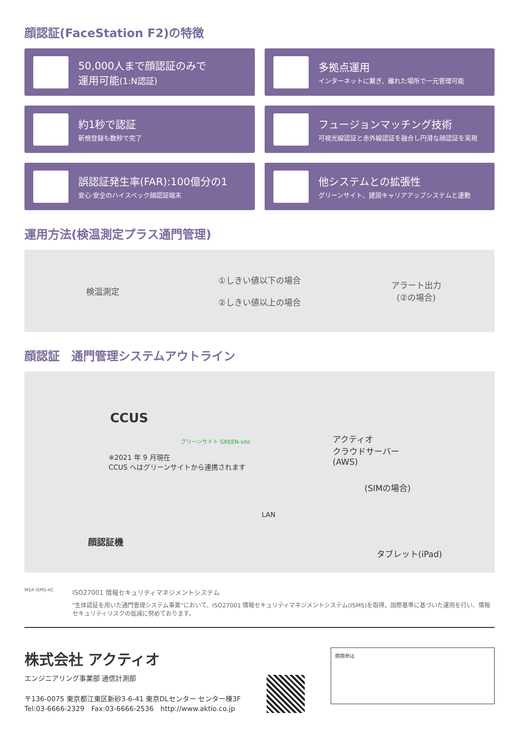顔認証(FaceStation F2)の特徴
50,000人まで顔認証のみで
運用可能(1:N認証)
多拠点運用
インターネットに繋ぎ、離れた場所で一元管理可能
約1秒で認証
新規登録も数秒で完了
フュージョンマッチング技術
可視光線認証と赤外線認証を融合し円滑な顔認証を実現
誤認証発生率(FAR):100億分の1
安心·安全のハイスペック顔認証端末
他システムとの拡張性
グリーンサイト、建設キャリアアップシステムと連動
運用方法(検温測定プラス通門管理)
検温測定
①しきい値以下の場合
②しきい値以上の場合
アラート出力
(②の場合)
顔認証　通門管理システムアウトライン
CCUS
グリーンサイト GREEN-site
※2021 年 9 月現在
CCUS へはグリーンサイトから連携されます
アクティオ
クラウドサーバー
(AWS)
(SIMの場合)
LAN
顔認証機
タブレット(iPad)
MSA ISMS-AC
ISO27001 情報セキュリティマネジメントシステム
"生体認証を用いた通門管理システム事業"において、ISO27001 情報セキュリティマネジメントシステム(ISMS)を取得。国際基準に基づいた運用を行い、情報セキュリティリスクの低減に努めております。
株式会社 アクティオ
エンジニアリング事業部 通信計測部
〒136-0075 東京都江東区新砂3-6-41 東京DLセンター センター棟3F
Tel:03-6666-2329　Fax:03-6666-2536　http://www.aktio.co.jp
御用命は